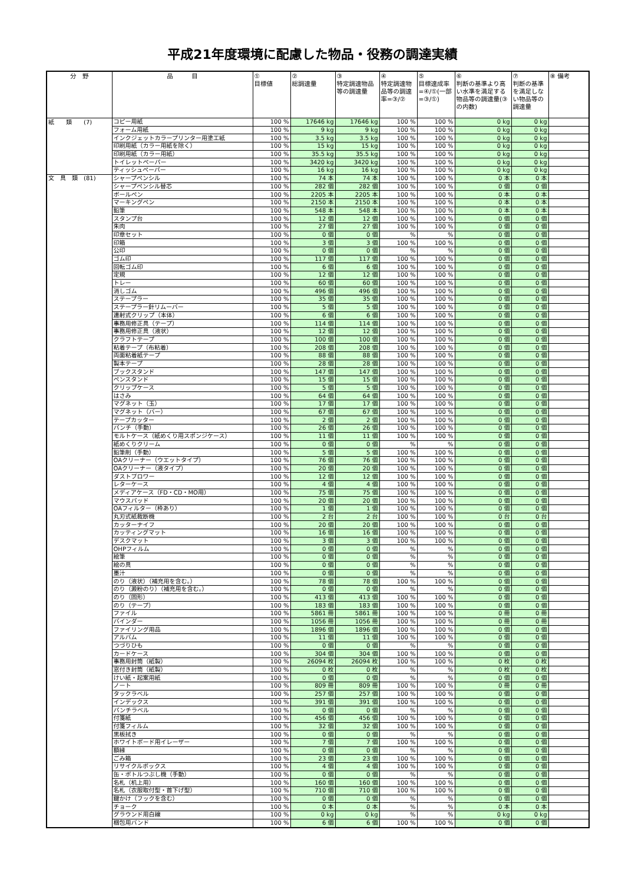平成21年度環境に配慮した物品・役務の調達実績
| 分 野 | 品 目 | ① 目標値 | ② 総調達量 | ③ 特定調達物品等の調達量 | ④ 特定調達物品等の調達率=③/② | ⑤ 目標達成率=④/①(一部=③/①) | ⑥ 判断の基準より高い水準を満足する物品等の調達量(③の内数) | ⑦ 判断の基準を満足しない物品等の調達量 | ⑧ 備考 |
| --- | --- | --- | --- | --- | --- | --- | --- | --- | --- |
| 紙 類 (7) | コピー用紙 | 100 % | 17646 kg | 17646 kg | 100 % | 100 % | 0 kg | 0 kg | |
| | フォーム用紙 | 100 % | 9 kg | 9 kg | 100 % | 100 % | 0 kg | 0 kg | |
| | インクジェットカラープリンター用塗工紙 | 100 % | 3.5 kg | 3.5 kg | 100 % | 100 % | 0 kg | 0 kg | |
| | 印刷用紙（カラー用紙を除く） | 100 % | 15 kg | 15 kg | 100 % | 100 % | 0 kg | 0 kg | |
| | 印刷用紙（カラー用紙） | 100 % | 35.5 kg | 35.5 kg | 100 % | 100 % | 0 kg | 0 kg | |
| | トイレットペーパー | 100 % | 3420 kg | 3420 kg | 100 % | 100 % | 0 kg | 0 kg | |
| | ティッシュペーパー | 100 % | 16 kg | 16 kg | 100 % | 100 % | 0 kg | 0 kg | |
| 文 具 類 (81) | シャープペンシル | 100 % | 74 本 | 74 本 | 100 % | 100 % | 0 本 | 0 本 | |
| | シャープペンシル替芯 | 100 % | 282 個 | 282 個 | 100 % | 100 % | 0 個 | 0 個 | |
| | ボールペン | 100 % | 2205 本 | 2205 本 | 100 % | 100 % | 0 本 | 0 本 | |
| | マーキングペン | 100 % | 2150 本 | 2150 本 | 100 % | 100 % | 0 本 | 0 本 | |
| | 鉛筆 | 100 % | 548 本 | 548 本 | 100 % | 100 % | 0 本 | 0 本 | |
| | スタンプ台 | 100 % | 12 個 | 12 個 | 100 % | 100 % | 0 個 | 0 個 | |
| | 朱肉 | 100 % | 27 個 | 27 個 | 100 % | 100 % | 0 個 | 0 個 | |
| | 印章セット | 100 % | 0 個 | 0 個 | % | % | 0 個 | 0 個 | |
| | 印箱 | 100 % | 3 個 | 3 個 | 100 % | 100 % | 0 個 | 0 個 | |
| | 公印 | 100 % | 0 個 | 0 個 | % | % | 0 個 | 0 個 | |
| | ゴム印 | 100 % | 117 個 | 117 個 | 100 % | 100 % | 0 個 | 0 個 | |
| | 回転ゴム印 | 100 % | 6 個 | 6 個 | 100 % | 100 % | 0 個 | 0 個 | |
| | 定規 | 100 % | 12 個 | 12 個 | 100 % | 100 % | 0 個 | 0 個 | |
| | トレー | 100 % | 60 個 | 60 個 | 100 % | 100 % | 0 個 | 0 個 | |
| | 消しゴム | 100 % | 496 個 | 496 個 | 100 % | 100 % | 0 個 | 0 個 | |
| | ステープラー | 100 % | 35 個 | 35 個 | 100 % | 100 % | 0 個 | 0 個 | |
| | ステープラー針リムーバー | 100 % | 5 個 | 5 個 | 100 % | 100 % | 0 個 | 0 個 | |
| | 連射式クリップ（本体） | 100 % | 6 個 | 6 個 | 100 % | 100 % | 0 個 | 0 個 | |
| | 事務用修正具（テープ） | 100 % | 114 個 | 114 個 | 100 % | 100 % | 0 個 | 0 個 | |
| | 事務用修正具（液状） | 100 % | 12 個 | 12 個 | 100 % | 100 % | 0 個 | 0 個 | |
| | クラフトテープ | 100 % | 100 個 | 100 個 | 100 % | 100 % | 0 個 | 0 個 | |
| | 粘着テープ（布粘着） | 100 % | 208 個 | 208 個 | 100 % | 100 % | 0 個 | 0 個 | |
| | 両面粘着紙テープ | 100 % | 88 個 | 88 個 | 100 % | 100 % | 0 個 | 0 個 | |
| | 製本テープ | 100 % | 28 個 | 28 個 | 100 % | 100 % | 0 個 | 0 個 | |
| | ブックスタンド | 100 % | 147 個 | 147 個 | 100 % | 100 % | 0 個 | 0 個 | |
| | ペンスタンド | 100 % | 15 個 | 15 個 | 100 % | 100 % | 0 個 | 0 個 | |
| | クリップケース | 100 % | 5 個 | 5 個 | 100 % | 100 % | 0 個 | 0 個 | |
| | はさみ | 100 % | 64 個 | 64 個 | 100 % | 100 % | 0 個 | 0 個 | |
| | マグネット（玉） | 100 % | 17 個 | 17 個 | 100 % | 100 % | 0 個 | 0 個 | |
| | マグネット（バー） | 100 % | 67 個 | 67 個 | 100 % | 100 % | 0 個 | 0 個 | |
| | テープカッター | 100 % | 2 個 | 2 個 | 100 % | 100 % | 0 個 | 0 個 | |
| | パンチ（手動） | 100 % | 26 個 | 26 個 | 100 % | 100 % | 0 個 | 0 個 | |
| | モルトケース（紙めくり用スポンジケース） | 100 % | 11 個 | 11 個 | 100 % | 100 % | 0 個 | 0 個 | |
| | 紙めくりクリーム | 100 % | 0 個 | 0 個 | % | % | 0 個 | 0 個 | |
| | 鉛筆削（手動） | 100 % | 5 個 | 5 個 | 100 % | 100 % | 0 個 | 0 個 | |
| | OAクリーナー（ウエットタイプ） | 100 % | 76 個 | 76 個 | 100 % | 100 % | 0 個 | 0 個 | |
| | OAクリーナー（液タイプ） | 100 % | 20 個 | 20 個 | 100 % | 100 % | 0 個 | 0 個 | |
| | ダストブロワー | 100 % | 12 個 | 12 個 | 100 % | 100 % | 0 個 | 0 個 | |
| | レターケース | 100 % | 4 個 | 4 個 | 100 % | 100 % | 0 個 | 0 個 | |
| | メディアケース（FD・CD・MO用） | 100 % | 75 個 | 75 個 | 100 % | 100 % | 0 個 | 0 個 | |
| | マウスパッド | 100 % | 20 個 | 20 個 | 100 % | 100 % | 0 個 | 0 個 | |
| | OAフィルター（枠あり） | 100 % | 1 個 | 1 個 | 100 % | 100 % | 0 個 | 0 個 | |
| | 丸刃式紙裁断機 | 100 % | 2 台 | 2 台 | 100 % | 100 % | 0 台 | 0 台 | |
| | カッターナイフ | 100 % | 20 個 | 20 個 | 100 % | 100 % | 0 個 | 0 個 | |
| | カッティングマット | 100 % | 16 個 | 16 個 | 100 % | 100 % | 0 個 | 0 個 | |
| | デスクマット | 100 % | 3 個 | 3 個 | 100 % | 100 % | 0 個 | 0 個 | |
| | OHPフィルム | 100 % | 0 個 | 0 個 | % | % | 0 個 | 0 個 | |
| | 絵筆 | 100 % | 0 個 | 0 個 | % | % | 0 個 | 0 個 | |
| | 絵の具 | 100 % | 0 個 | 0 個 | % | % | 0 個 | 0 個 | |
| | 墨汁 | 100 % | 0 個 | 0 個 | % | % | 0 個 | 0 個 | |
| | のり（液状）（補充用を含む。） | 100 % | 78 個 | 78 個 | 100 % | 100 % | 0 個 | 0 個 | |
| | のり（澱粉のり）（補充用を含む。） | 100 % | 0 個 | 0 個 | % | % | 0 個 | 0 個 | |
| | のり（固形） | 100 % | 413 個 | 413 個 | 100 % | 100 % | 0 個 | 0 個 | |
| | のり（テープ） | 100 % | 183 個 | 183 個 | 100 % | 100 % | 0 個 | 0 個 | |
| | ファイル | 100 % | 5861 冊 | 5861 冊 | 100 % | 100 % | 0 冊 | 0 冊 | |
| | バインダー | 100 % | 1056 冊 | 1056 冊 | 100 % | 100 % | 0 冊 | 0 冊 | |
| | ファイリング用品 | 100 % | 1896 個 | 1896 個 | 100 % | 100 % | 0 個 | 0 個 | |
| | アルバム | 100 % | 11 個 | 11 個 | 100 % | 100 % | 0 個 | 0 個 | |
| | つづりひも | 100 % | 0 個 | 0 個 | % | % | 0 個 | 0 個 | |
| | カードケース | 100 % | 304 個 | 304 個 | 100 % | 100 % | 0 個 | 0 個 | |
| | 事務用封筒（紙製） | 100 % | 26094 枚 | 26094 枚 | 100 % | 100 % | 0 枚 | 0 枚 | |
| | 窓付き封筒（紙製） | 100 % | 0 枚 | 0 枚 | % | % | 0 枚 | 0 枚 | |
| | けい紙・起案用紙 | 100 % | 0 個 | 0 個 | % | % | 0 個 | 0 個 | |
| | ノート | 100 % | 809 冊 | 809 冊 | 100 % | 100 % | 0 冊 | 0 冊 | |
| | タックラベル | 100 % | 257 個 | 257 個 | 100 % | 100 % | 0 個 | 0 個 | |
| | インデックス | 100 % | 391 個 | 391 個 | 100 % | 100 % | 0 個 | 0 個 | |
| | パンチラベル | 100 % | 0 個 | 0 個 | % | % | 0 個 | 0 個 | |
| | 付箋紙 | 100 % | 456 個 | 456 個 | 100 % | 100 % | 0 個 | 0 個 | |
| | 付箋フィルム | 100 % | 32 個 | 32 個 | 100 % | 100 % | 0 個 | 0 個 | |
| | 黒板拭き | 100 % | 0 個 | 0 個 | % | % | 0 個 | 0 個 | |
| | ホワイトボード用イレーザー | 100 % | 7 個 | 7 個 | 100 % | 100 % | 0 個 | 0 個 | |
| | 額縁 | 100 % | 0 個 | 0 個 | % | % | 0 個 | 0 個 | |
| | ごみ箱 | 100 % | 23 個 | 23 個 | 100 % | 100 % | 0 個 | 0 個 | |
| | リサイクルボックス | 100 % | 4 個 | 4 個 | 100 % | 100 % | 0 個 | 0 個 | |
| | 缶・ボトルつぶし機（手動） | 100 % | 0 個 | 0 個 | % | % | 0 個 | 0 個 | |
| | 名札（机上用） | 100 % | 160 個 | 160 個 | 100 % | 100 % | 0 個 | 0 個 | |
| | 名札（衣服取付型・首下げ型） | 100 % | 710 個 | 710 個 | 100 % | 100 % | 0 個 | 0 個 | |
| | 鍵かけ（フックを含む） | 100 % | 0 個 | 0 個 | % | % | 0 個 | 0 個 | |
| | チョーク | 100 % | 0 本 | 0 本 | % | % | 0 本 | 0 本 | |
| | グラウンド用白線 | 100 % | 0 kg | 0 kg | % | % | 0 kg | 0 kg | |
| | 梱包用バンド | 100 % | 6 個 | 6 個 | 100 % | 100 % | 0 個 | 0 個 | |